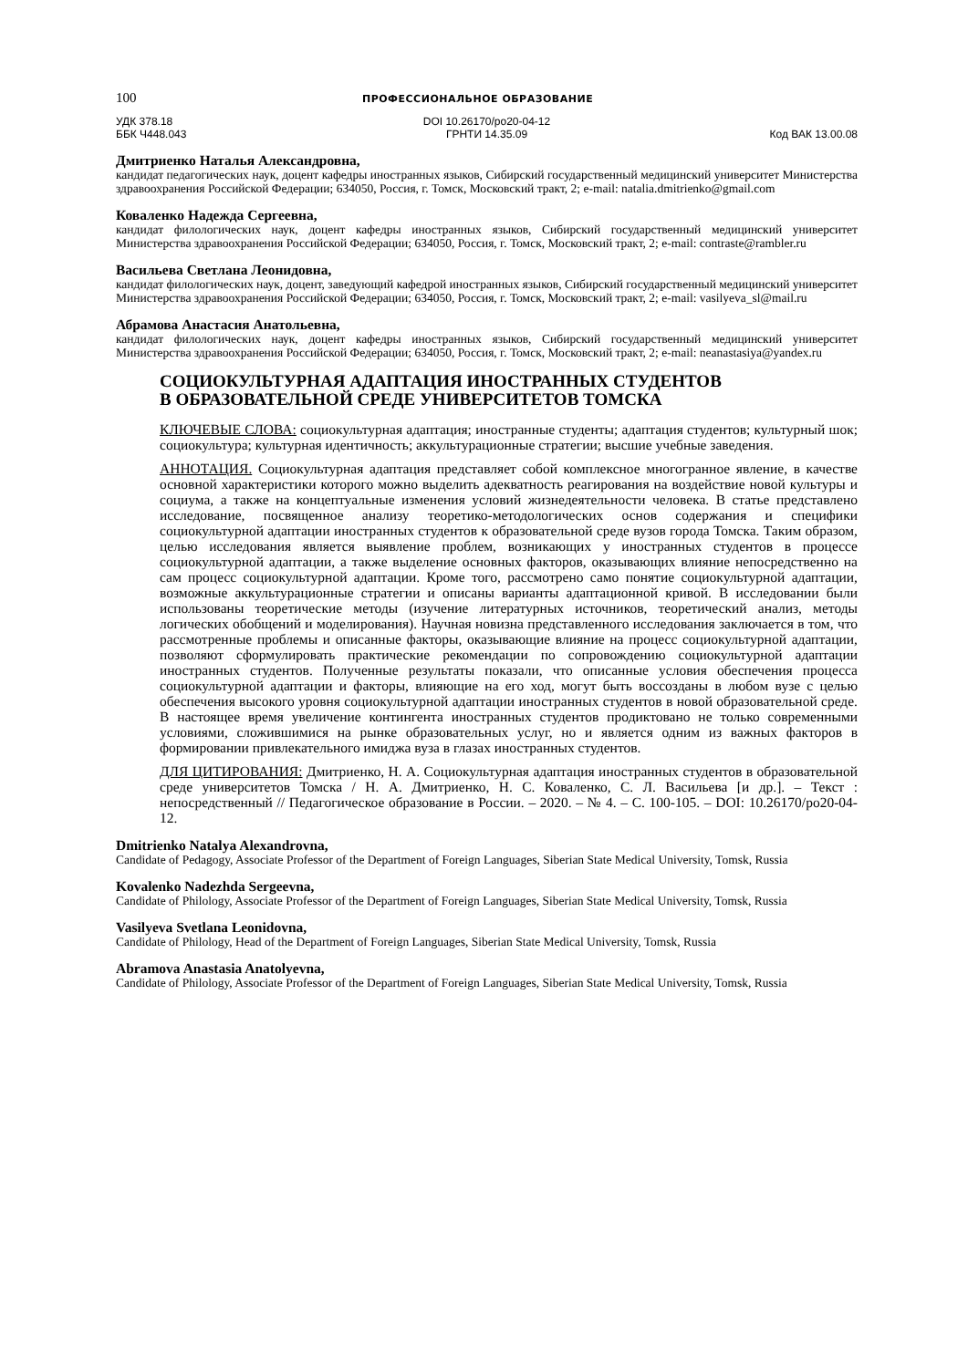100 ПРОФЕССИОНАЛЬНОЕ ОБРАЗОВАНИЕ
УДК 378.18
ББК Ч448.043
DOI 10.26170/po20-04-12
ГРНТИ 14.35.09
Код ВАК 13.00.08
Дмитриенко Наталья Александровна,
кандидат педагогических наук, доцент кафедры иностранных языков, Сибирский государственный медицинский университет Министерства здравоохранения Российской Федерации; 634050, Россия, г. Томск, Московский тракт, 2; e-mail: natalia.dmitrienko@gmail.com
Коваленко Надежда Сергеевна,
кандидат филологических наук, доцент кафедры иностранных языков, Сибирский государственный медицинский университет Министерства здравоохранения Российской Федерации; 634050, Россия, г. Томск, Московский тракт, 2; e-mail: contraste@rambler.ru
Васильева Светлана Леонидовна,
кандидат филологических наук, доцент, заведующий кафедрой иностранных языков, Сибирский государственный медицинский университет Министерства здравоохранения Российской Федерации; 634050, Россия, г. Томск, Московский тракт, 2; e-mail: vasilyeva_sl@mail.ru
Абрамова Анастасия Анатольевна,
кандидат филологических наук, доцент кафедры иностранных языков, Сибирский государственный медицинский университет Министерства здравоохранения Российской Федерации; 634050, Россия, г. Томск, Московский тракт, 2; e-mail: neanastasiya@yandex.ru
СОЦИОКУЛЬТУРНАЯ АДАПТАЦИЯ ИНОСТРАННЫХ СТУДЕНТОВ
В ОБРАЗОВАТЕЛЬНОЙ СРЕДЕ УНИВЕРСИТЕТОВ ТОМСКА
КЛЮЧЕВЫЕ СЛОВА: социокультурная адаптация; иностранные студенты; адаптация студентов; культурный шок; социокультура; культурная идентичность; аккультурационные стратегии; высшие учебные заведения.
АННОТАЦИЯ. Социокультурная адаптация представляет собой комплексное многогранное явление, в качестве основной характеристики которого можно выделить адекватность реагирования на воздействие новой культуры и социума, а также на концептуальные изменения условий жизнедеятельности человека. В статье представлено исследование, посвященное анализу теоретико-методологических основ содержания и специфики социокультурной адаптации иностранных студентов к образовательной среде вузов города Томска. Таким образом, целью исследования является выявление проблем, возникающих у иностранных студентов в процессе социокультурной адаптации, а также выделение основных факторов, оказывающих влияние непосредственно на сам процесс социокультурной адаптации. Кроме того, рассмотрено само понятие социокультурной адаптации, возможные аккультурационные стратегии и описаны варианты адаптационной кривой. В исследовании были использованы теоретические методы (изучение литературных источников, теоретический анализ, методы логических обобщений и моделирования). Научная новизна представленного исследования заключается в том, что рассмотренные проблемы и описанные факторы, оказывающие влияние на процесс социокультурной адаптации, позволяют сформулировать практические рекомендации по сопровождению социокультурной адаптации иностранных студентов. Полученные результаты показали, что описанные условия обеспечения процесса социокультурной адаптации и факторы, влияющие на его ход, могут быть воссозданы в любом вузе с целью обеспечения высокого уровня социокультурной адаптации иностранных студентов в новой образовательной среде. В настоящее время увеличение контингента иностранных студентов продиктовано не только современными условиями, сложившимися на рынке образовательных услуг, но и является одним из важных факторов в формировании привлекательного имиджа вуза в глазах иностранных студентов.
ДЛЯ ЦИТИРОВАНИЯ: Дмитриенко, Н. А. Социокультурная адаптация иностранных студентов в образовательной среде университетов Томска / Н. А. Дмитриенко, Н. С. Коваленко, С. Л. Васильева [и др.]. – Текст : непосредственный // Педагогическое образование в России. – 2020. – № 4. – С. 100-105. – DOI: 10.26170/po20-04-12.
Dmitrienko Natalya Alexandrovna,
Candidate of Pedagogy, Associate Professor of the Department of Foreign Languages, Siberian State Medical University, Tomsk, Russia
Kovalenko Nadezhda Sergeevna,
Candidate of Philology, Associate Professor of the Department of Foreign Languages, Siberian State Medical University, Tomsk, Russia
Vasilyeva Svetlana Leonidovna,
Candidate of Philology, Head of the Department of Foreign Languages, Siberian State Medical University, Tomsk, Russia
Abramova Anastasia Anatolyevna,
Candidate of Philology, Associate Professor of the Department of Foreign Languages, Siberian State Medical University, Tomsk, Russia